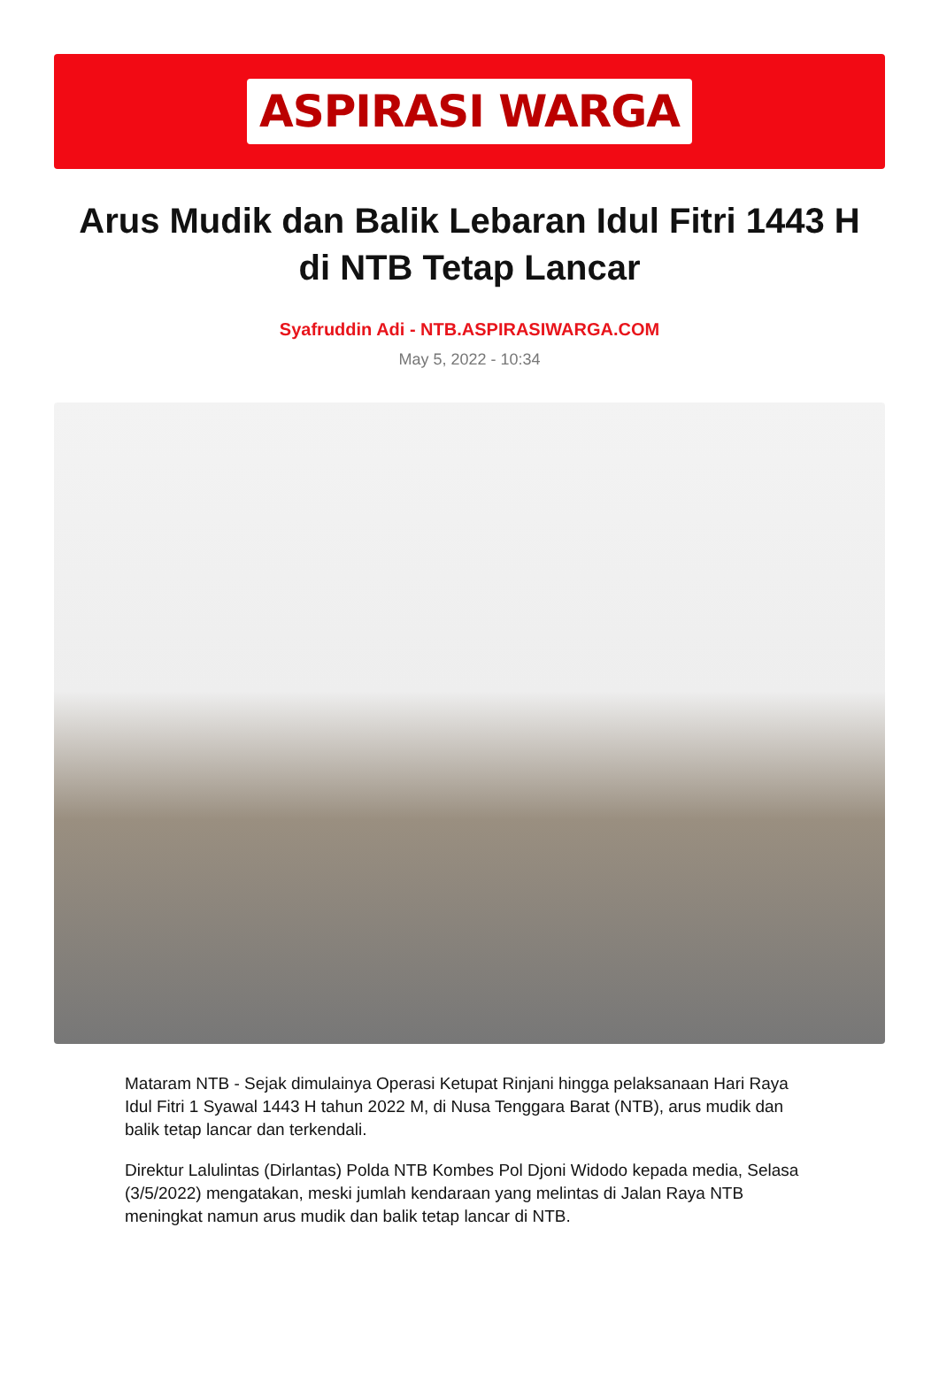ASPIRASI WARGA
Arus Mudik dan Balik Lebaran Idul Fitri 1443 H di NTB Tetap Lancar
Syafruddin Adi - NTB.ASPIRASIWARGA.COM
May 5, 2022 - 10:34
Mataram NTB - Sejak dimulainya Operasi Ketupat Rinjani hingga pelaksanaan Hari Raya Idul Fitri 1 Syawal 1443 H tahun 2022 M, di Nusa Tenggara Barat (NTB), arus mudik dan balik tetap lancar dan terkendali.
Direktur Lalulintas (Dirlantas) Polda NTB Kombes Pol Djoni Widodo kepada media, Selasa (3/5/2022) mengatakan, meski jumlah kendaraan yang melintas di Jalan Raya NTB meningkat namun arus mudik dan balik tetap lancar di NTB.